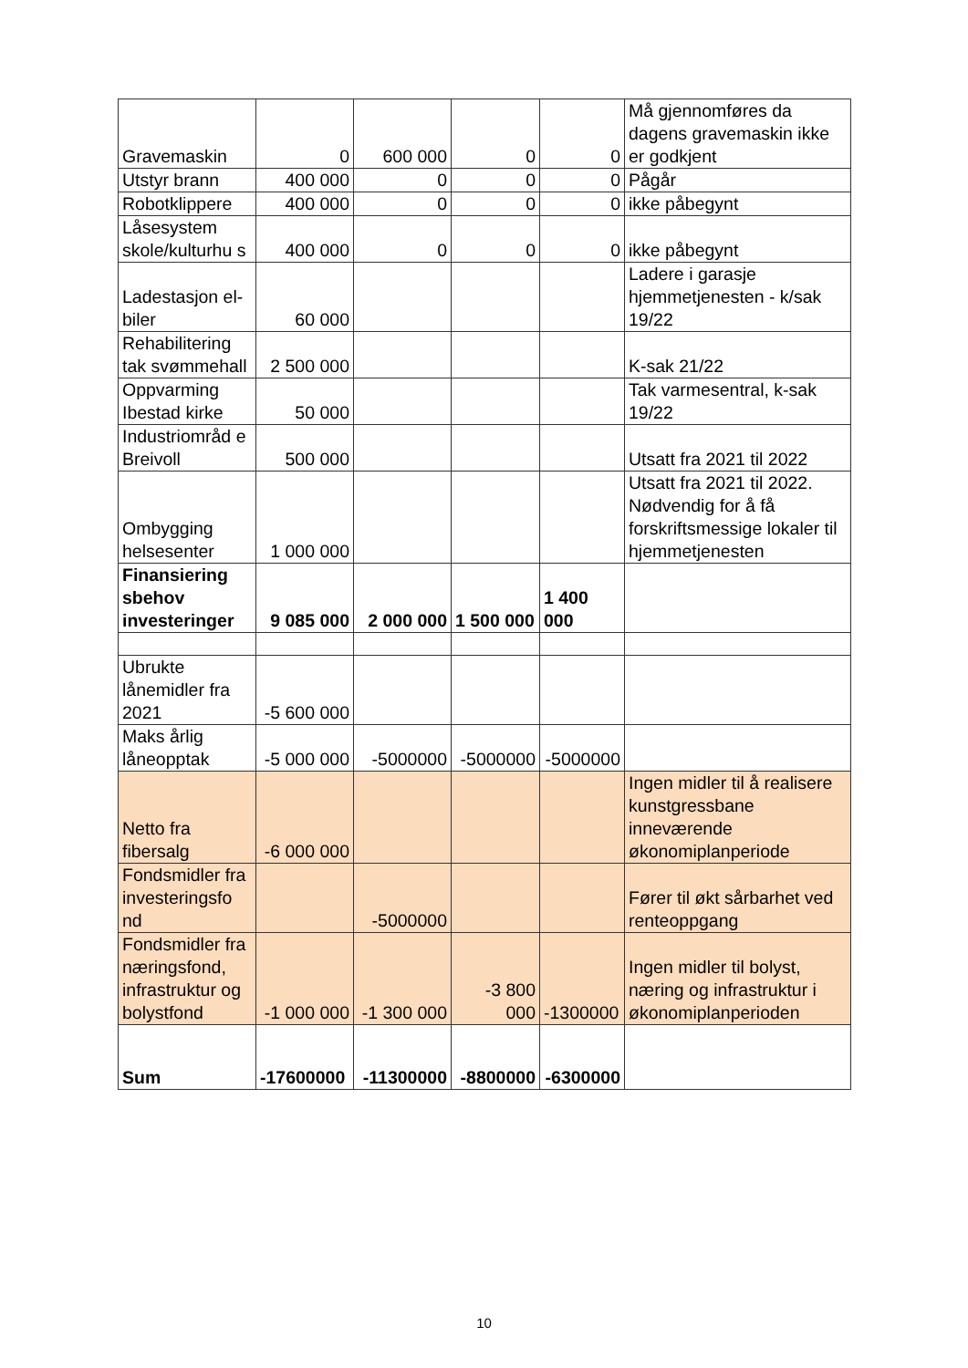| Gravemaskin | 0 | 600 000 | 0 | 0 | Må gjennomføres da dagens gravemaskin ikke er godkjent |
| Utstyr brann | 400 000 | 0 | 0 | 0 | Pågår |
| Robotklippere | 400 000 | 0 | 0 | 0 | ikke påbegynt |
| Låsesystem skole/kulturhu s | 400 000 | 0 | 0 | 0 | ikke påbegynt |
| Ladestasjon el-biler | 60 000 | | | | Ladere i garasje hjemmetjenesten - k/sak 19/22 |
| Rehabilitering tak svømmehall | 2 500 000 | | | | K-sak 21/22 |
| Oppvarming Ibestad kirke | 50 000 | | | | Tak varmesentral, k-sak 19/22 |
| Industriområd e Breivoll | 500 000 | | | | Utsatt fra 2021 til 2022 |
| Ombygging helsesenter | 1 000 000 | | | | Utsatt fra 2021 til 2022. Nødvendig for å få forskriftsmessige lokaler til hjemmetjenesten |
| Finansiering sbehov investeringer | 9 085 000 | 2 000 000 | 1 500 000 | 1 400 000 | |
| Ubrukte lånemidler fra 2021 | -5 600 000 | | | | |
| Maks årlig låneopptak | -5 000 000 | -5000000 | -5000000 | -5000000 | |
| Netto fra fibersalg | -6 000 000 | | | | Ingen midler til å realisere kunstgressbane inneværende økonomiplanperiode |
| Fondsmidler fra investeringsfo nd | | -5000000 | | | Fører til økt sårbarhet ved renteoppgang |
| Fondsmidler fra næringsfond, infrastruktur og bolystfond | -1 000 000 | -1 300 000 | -3 800 000 | -1300000 | Ingen midler til bolyst, næring og infrastruktur i økonomiplanperioden |
| Sum | -17600000 | -11300000 | -8800000 | -6300000 | |
10